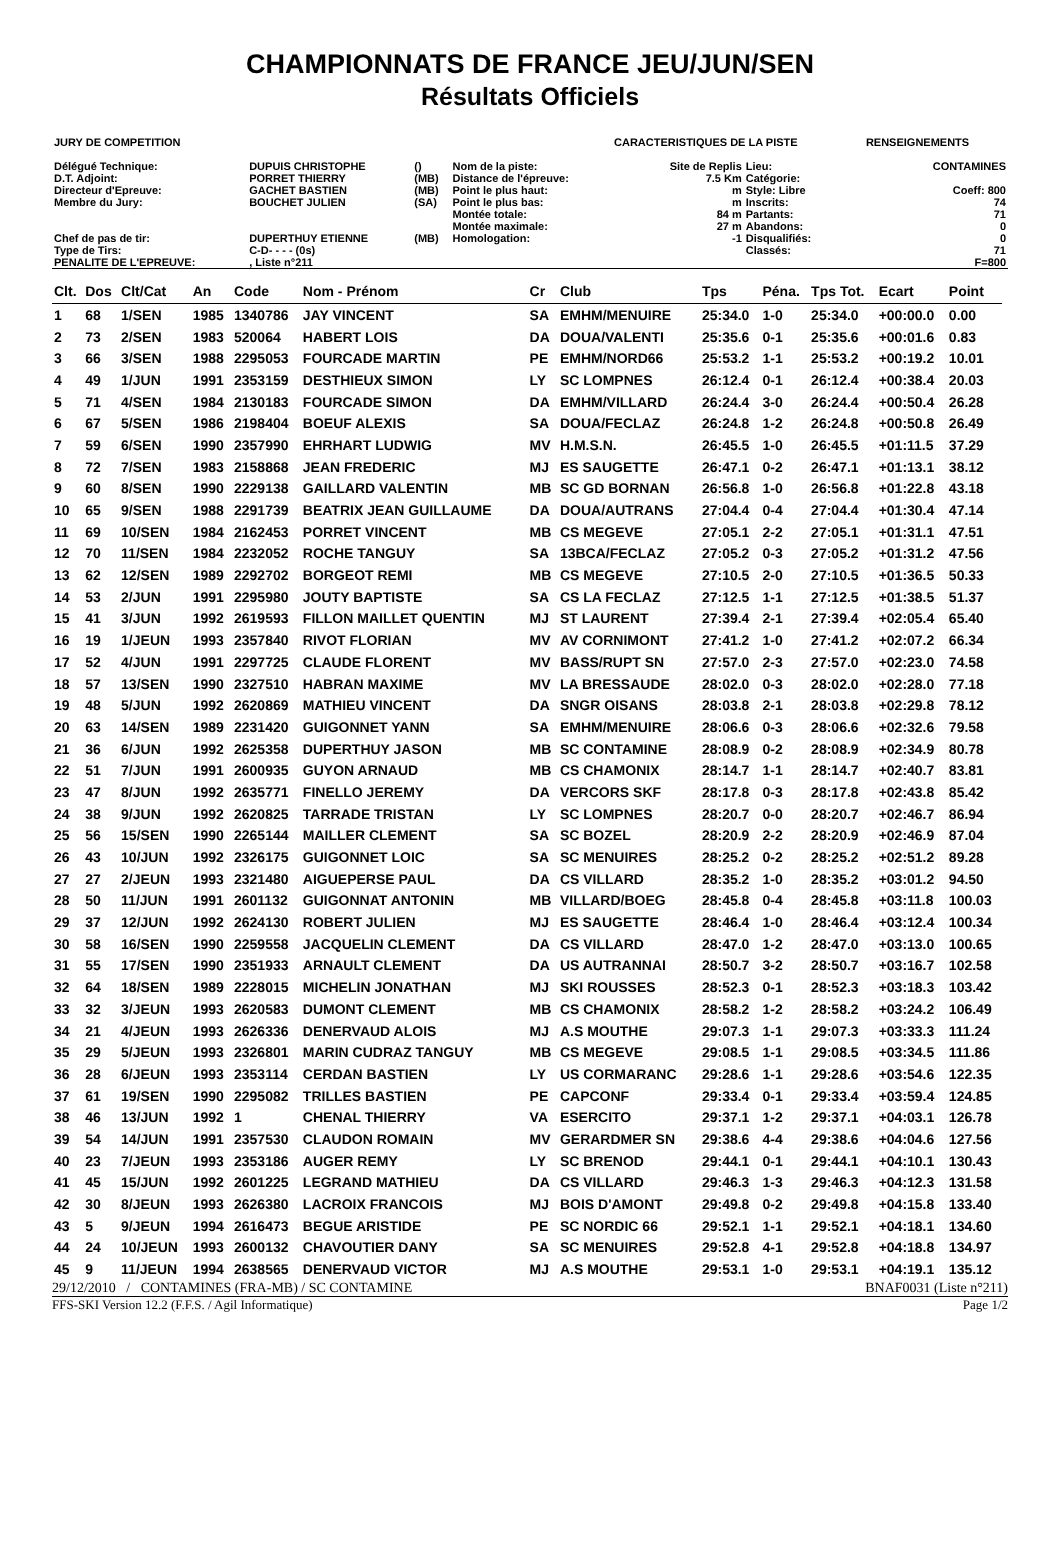CHAMPIONNATS DE FRANCE JEU/JUN/SEN
Résultats Officiels
| JURY DE COMPETITION | | | | CARACTERISTIQUES DE LA PISTE | | RENSEIGNEMENTS |
| Délégué Technique: | DUPUIS CHRISTOPHE | () | Nom de la piste: | Site de Replis | Lieu: | CONTAMINES |
| D.T. Adjoint: | PORRET THIERRY | (MB) | Distance de l'épreuve: | 7.5 Km | Catégorie: | |
| Directeur d'Epreuve: | GACHET BASTIEN | (MB) | Point le plus haut: | m | Style: Libre | Coeff: 800 |
| Membre du Jury: | BOUCHET JULIEN | (SA) | Point le plus bas: | m | Inscrits: | 74 |
| | | | Montée totale: | 84 m | Partants: | 71 |
| | | | Montée maximale: | 27 m | Abandons: | 0 |
| Chef de pas de tir: | DUPERTHUY ETIENNE | (MB) | Homologation: | -1 | Disqualifiés: | 0 |
| Type de Tirs: | C-D- - - - (0s) | | | | Classés: | 71 |
| PENALITE DE L'EPREUVE: | , Liste n°211 | | | | | F=800 |
| Clt. | Dos | Clt/Cat | An | Code | Nom - Prénom | Cr | Club | Tps | Péna. | Tps Tot. | Ecart | Point |
| --- | --- | --- | --- | --- | --- | --- | --- | --- | --- | --- | --- | --- |
| 1 | 68 | 1/SEN | 1985 | 1340786 | JAY VINCENT | SA | EMHM/MENUIRE | 25:34.0 | 1-0 | 25:34.0 | +00:00.0 | 0.00 |
| 2 | 73 | 2/SEN | 1983 | 520064 | HABERT LOIS | DA | DOUA/VALENTI | 25:35.6 | 0-1 | 25:35.6 | +00:01.6 | 0.83 |
| 3 | 66 | 3/SEN | 1988 | 2295053 | FOURCADE MARTIN | PE | EMHM/NORD66 | 25:53.2 | 1-1 | 25:53.2 | +00:19.2 | 10.01 |
| 4 | 49 | 1/JUN | 1991 | 2353159 | DESTHIEUX SIMON | LY | SC LOMPNES | 26:12.4 | 0-1 | 26:12.4 | +00:38.4 | 20.03 |
| 5 | 71 | 4/SEN | 1984 | 2130183 | FOURCADE SIMON | DA | EMHM/VILLARD | 26:24.4 | 3-0 | 26:24.4 | +00:50.4 | 26.28 |
| 6 | 67 | 5/SEN | 1986 | 2198404 | BOEUF ALEXIS | SA | DOUA/FECLAZ | 26:24.8 | 1-2 | 26:24.8 | +00:50.8 | 26.49 |
| 7 | 59 | 6/SEN | 1990 | 2357990 | EHRHART LUDWIG | MV | H.M.S.N. | 26:45.5 | 1-0 | 26:45.5 | +01:11.5 | 37.29 |
| 8 | 72 | 7/SEN | 1983 | 2158868 | JEAN FREDERIC | MJ | ES SAUGETTE | 26:47.1 | 0-2 | 26:47.1 | +01:13.1 | 38.12 |
| 9 | 60 | 8/SEN | 1990 | 2229138 | GAILLARD VALENTIN | MB | SC GD BORNAN | 26:56.8 | 1-0 | 26:56.8 | +01:22.8 | 43.18 |
| 10 | 65 | 9/SEN | 1988 | 2291739 | BEATRIX JEAN GUILLAUME | DA | DOUA/AUTRANS | 27:04.4 | 0-4 | 27:04.4 | +01:30.4 | 47.14 |
| 11 | 69 | 10/SEN | 1984 | 2162453 | PORRET VINCENT | MB | CS MEGEVE | 27:05.1 | 2-2 | 27:05.1 | +01:31.1 | 47.51 |
| 12 | 70 | 11/SEN | 1984 | 2232052 | ROCHE TANGUY | SA | 13BCA/FECLAZ | 27:05.2 | 0-3 | 27:05.2 | +01:31.2 | 47.56 |
| 13 | 62 | 12/SEN | 1989 | 2292702 | BORGEOT REMI | MB | CS MEGEVE | 27:10.5 | 2-0 | 27:10.5 | +01:36.5 | 50.33 |
| 14 | 53 | 2/JUN | 1991 | 2295980 | JOUTY BAPTISTE | SA | CS LA FECLAZ | 27:12.5 | 1-1 | 27:12.5 | +01:38.5 | 51.37 |
| 15 | 41 | 3/JUN | 1992 | 2619593 | FILLON MAILLET QUENTIN | MJ | ST LAURENT | 27:39.4 | 2-1 | 27:39.4 | +02:05.4 | 65.40 |
| 16 | 19 | 1/JEUN | 1993 | 2357840 | RIVOT FLORIAN | MV | AV CORNIMONT | 27:41.2 | 1-0 | 27:41.2 | +02:07.2 | 66.34 |
| 17 | 52 | 4/JUN | 1991 | 2297725 | CLAUDE FLORENT | MV | BASS/RUPT SN | 27:57.0 | 2-3 | 27:57.0 | +02:23.0 | 74.58 |
| 18 | 57 | 13/SEN | 1990 | 2327510 | HABRAN MAXIME | MV | LA BRESSAUDE | 28:02.0 | 0-3 | 28:02.0 | +02:28.0 | 77.18 |
| 19 | 48 | 5/JUN | 1992 | 2620869 | MATHIEU VINCENT | DA | SNGR OISANS | 28:03.8 | 2-1 | 28:03.8 | +02:29.8 | 78.12 |
| 20 | 63 | 14/SEN | 1989 | 2231420 | GUIGONNET YANN | SA | EMHM/MENUIRE | 28:06.6 | 0-3 | 28:06.6 | +02:32.6 | 79.58 |
| 21 | 36 | 6/JUN | 1992 | 2625358 | DUPERTHUY JASON | MB | SC CONTAMINE | 28:08.9 | 0-2 | 28:08.9 | +02:34.9 | 80.78 |
| 22 | 51 | 7/JUN | 1991 | 2600935 | GUYON ARNAUD | MB | CS CHAMONIX | 28:14.7 | 1-1 | 28:14.7 | +02:40.7 | 83.81 |
| 23 | 47 | 8/JUN | 1992 | 2635771 | FINELLO JEREMY | DA | VERCORS SKF | 28:17.8 | 0-3 | 28:17.8 | +02:43.8 | 85.42 |
| 24 | 38 | 9/JUN | 1992 | 2620825 | TARRADE TRISTAN | LY | SC LOMPNES | 28:20.7 | 0-0 | 28:20.7 | +02:46.7 | 86.94 |
| 25 | 56 | 15/SEN | 1990 | 2265144 | MAILLER CLEMENT | SA | SC BOZEL | 28:20.9 | 2-2 | 28:20.9 | +02:46.9 | 87.04 |
| 26 | 43 | 10/JUN | 1992 | 2326175 | GUIGONNET LOIC | SA | SC MENUIRES | 28:25.2 | 0-2 | 28:25.2 | +02:51.2 | 89.28 |
| 27 | 27 | 2/JEUN | 1993 | 2321480 | AIGUEPERSE PAUL | DA | CS VILLARD | 28:35.2 | 1-0 | 28:35.2 | +03:01.2 | 94.50 |
| 28 | 50 | 11/JUN | 1991 | 2601132 | GUIGONNAT ANTONIN | MB | VILLARD/BOEG | 28:45.8 | 0-4 | 28:45.8 | +03:11.8 | 100.03 |
| 29 | 37 | 12/JUN | 1992 | 2624130 | ROBERT JULIEN | MJ | ES SAUGETTE | 28:46.4 | 1-0 | 28:46.4 | +03:12.4 | 100.34 |
| 30 | 58 | 16/SEN | 1990 | 2259558 | JACQUELIN CLEMENT | DA | CS VILLARD | 28:47.0 | 1-2 | 28:47.0 | +03:13.0 | 100.65 |
| 31 | 55 | 17/SEN | 1990 | 2351933 | ARNAULT CLEMENT | DA | US AUTRANNAI | 28:50.7 | 3-2 | 28:50.7 | +03:16.7 | 102.58 |
| 32 | 64 | 18/SEN | 1989 | 2228015 | MICHELIN JONATHAN | MJ | SKI ROUSSES | 28:52.3 | 0-1 | 28:52.3 | +03:18.3 | 103.42 |
| 33 | 32 | 3/JEUN | 1993 | 2620583 | DUMONT CLEMENT | MB | CS CHAMONIX | 28:58.2 | 1-2 | 28:58.2 | +03:24.2 | 106.49 |
| 34 | 21 | 4/JEUN | 1993 | 2626336 | DENERVAUD ALOIS | MJ | A.S MOUTHE | 29:07.3 | 1-1 | 29:07.3 | +03:33.3 | 111.24 |
| 35 | 29 | 5/JEUN | 1993 | 2326801 | MARIN CUDRAZ TANGUY | MB | CS MEGEVE | 29:08.5 | 1-1 | 29:08.5 | +03:34.5 | 111.86 |
| 36 | 28 | 6/JEUN | 1993 | 2353114 | CERDAN BASTIEN | LY | US CORMARANC | 29:28.6 | 1-1 | 29:28.6 | +03:54.6 | 122.35 |
| 37 | 61 | 19/SEN | 1990 | 2295082 | TRILLES BASTIEN | PE | CAPCONF | 29:33.4 | 0-1 | 29:33.4 | +03:59.4 | 124.85 |
| 38 | 46 | 13/JUN | 1992 | 1 | CHENAL THIERRY | VA | ESERCITO | 29:37.1 | 1-2 | 29:37.1 | +04:03.1 | 126.78 |
| 39 | 54 | 14/JUN | 1991 | 2357530 | CLAUDON ROMAIN | MV | GERARDMER SN | 29:38.6 | 4-4 | 29:38.6 | +04:04.6 | 127.56 |
| 40 | 23 | 7/JEUN | 1993 | 2353186 | AUGER REMY | LY | SC BRENOD | 29:44.1 | 0-1 | 29:44.1 | +04:10.1 | 130.43 |
| 41 | 45 | 15/JUN | 1992 | 2601225 | LEGRAND MATHIEU | DA | CS VILLARD | 29:46.3 | 1-3 | 29:46.3 | +04:12.3 | 131.58 |
| 42 | 30 | 8/JEUN | 1993 | 2626380 | LACROIX FRANCOIS | MJ | BOIS D'AMONT | 29:49.8 | 0-2 | 29:49.8 | +04:15.8 | 133.40 |
| 43 | 5 | 9/JEUN | 1994 | 2616473 | BEGUE ARISTIDE | PE | SC NORDIC 66 | 29:52.1 | 1-1 | 29:52.1 | +04:18.1 | 134.60 |
| 44 | 24 | 10/JEUN | 1993 | 2600132 | CHAVOUTIER DANY | SA | SC MENUIRES | 29:52.8 | 4-1 | 29:52.8 | +04:18.8 | 134.97 |
| 45 | 9 | 11/JEUN | 1994 | 2638565 | DENERVAUD VICTOR | MJ | A.S MOUTHE | 29:53.1 | 1-0 | 29:53.1 | +04:19.1 | 135.12 |
29/12/2010 / CONTAMINES (FRA-MB) / SC CONTAMINE BNAF0031 (Liste n°211)
FFS-SKI Version 12.2 (F.F.S. / Agil Informatique) Page 1/2